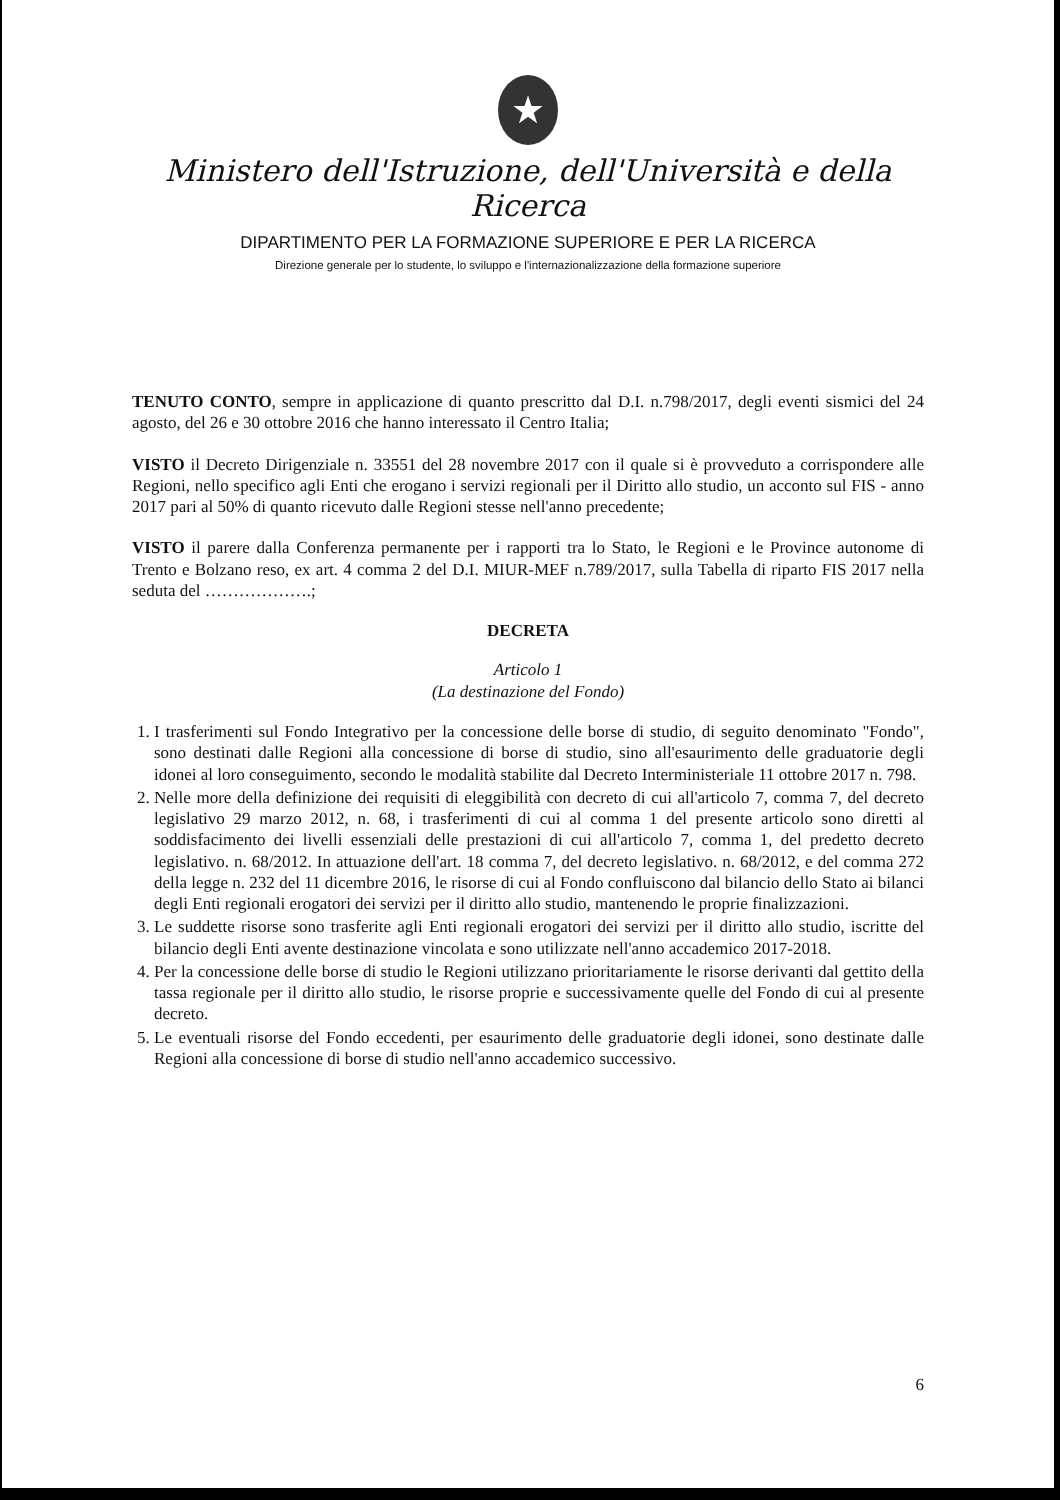★
Ministero dell'Istruzione, dell'Università e della Ricerca
DIPARTIMENTO PER LA FORMAZIONE SUPERIORE E PER LA RICERCA
Direzione generale per lo studente, lo sviluppo e l'internazionalizzazione della formazione superiore
TENUTO CONTO, sempre in applicazione di quanto prescritto dal D.I. n.798/2017, degli eventi sismici del 24 agosto, del 26 e 30 ottobre 2016 che hanno interessato il Centro Italia;
VISTO il Decreto Dirigenziale n. 33551 del 28 novembre 2017 con il quale si è provveduto a corrispondere alle Regioni, nello specifico agli Enti che erogano i servizi regionali per il Diritto allo studio, un acconto sul FIS - anno 2017 pari al 50% di quanto ricevuto dalle Regioni stesse nell'anno precedente;
VISTO il parere dalla Conferenza permanente per i rapporti tra lo Stato, le Regioni e le Province autonome di Trento e Bolzano reso, ex art. 4 comma 2 del D.I. MIUR-MEF n.789/2017, sulla Tabella di riparto FIS 2017 nella seduta del ……………….;
DECRETA
Articolo 1
(La destinazione del Fondo)
1. I trasferimenti sul Fondo Integrativo per la concessione delle borse di studio, di seguito denominato "Fondo", sono destinati dalle Regioni alla concessione di borse di studio, sino all'esaurimento delle graduatorie degli idonei al loro conseguimento, secondo le modalità stabilite dal Decreto Interministeriale 11 ottobre 2017 n. 798.
2. Nelle more della definizione dei requisiti di eleggibilità con decreto di cui all'articolo 7, comma 7, del decreto legislativo 29 marzo 2012, n. 68, i trasferimenti di cui al comma 1 del presente articolo sono diretti al soddisfacimento dei livelli essenziali delle prestazioni di cui all'articolo 7, comma 1, del predetto decreto legislativo. n. 68/2012. In attuazione dell'art. 18 comma 7, del decreto legislativo. n. 68/2012, e del comma 272 della legge n. 232 del 11 dicembre 2016, le risorse di cui al Fondo confluiscono dal bilancio dello Stato ai bilanci degli Enti regionali erogatori dei servizi per il diritto allo studio, mantenendo le proprie finalizzazioni.
3. Le suddette risorse sono trasferite agli Enti regionali erogatori dei servizi per il diritto allo studio, iscritte del bilancio degli Enti avente destinazione vincolata e sono utilizzate nell'anno accademico 2017-2018.
4. Per la concessione delle borse di studio le Regioni utilizzano prioritariamente le risorse derivanti dal gettito della tassa regionale per il diritto allo studio, le risorse proprie e successivamente quelle del Fondo di cui al presente decreto.
5. Le eventuali risorse del Fondo eccedenti, per esaurimento delle graduatorie degli idonei, sono destinate dalle Regioni alla concessione di borse di studio nell'anno accademico successivo.
6